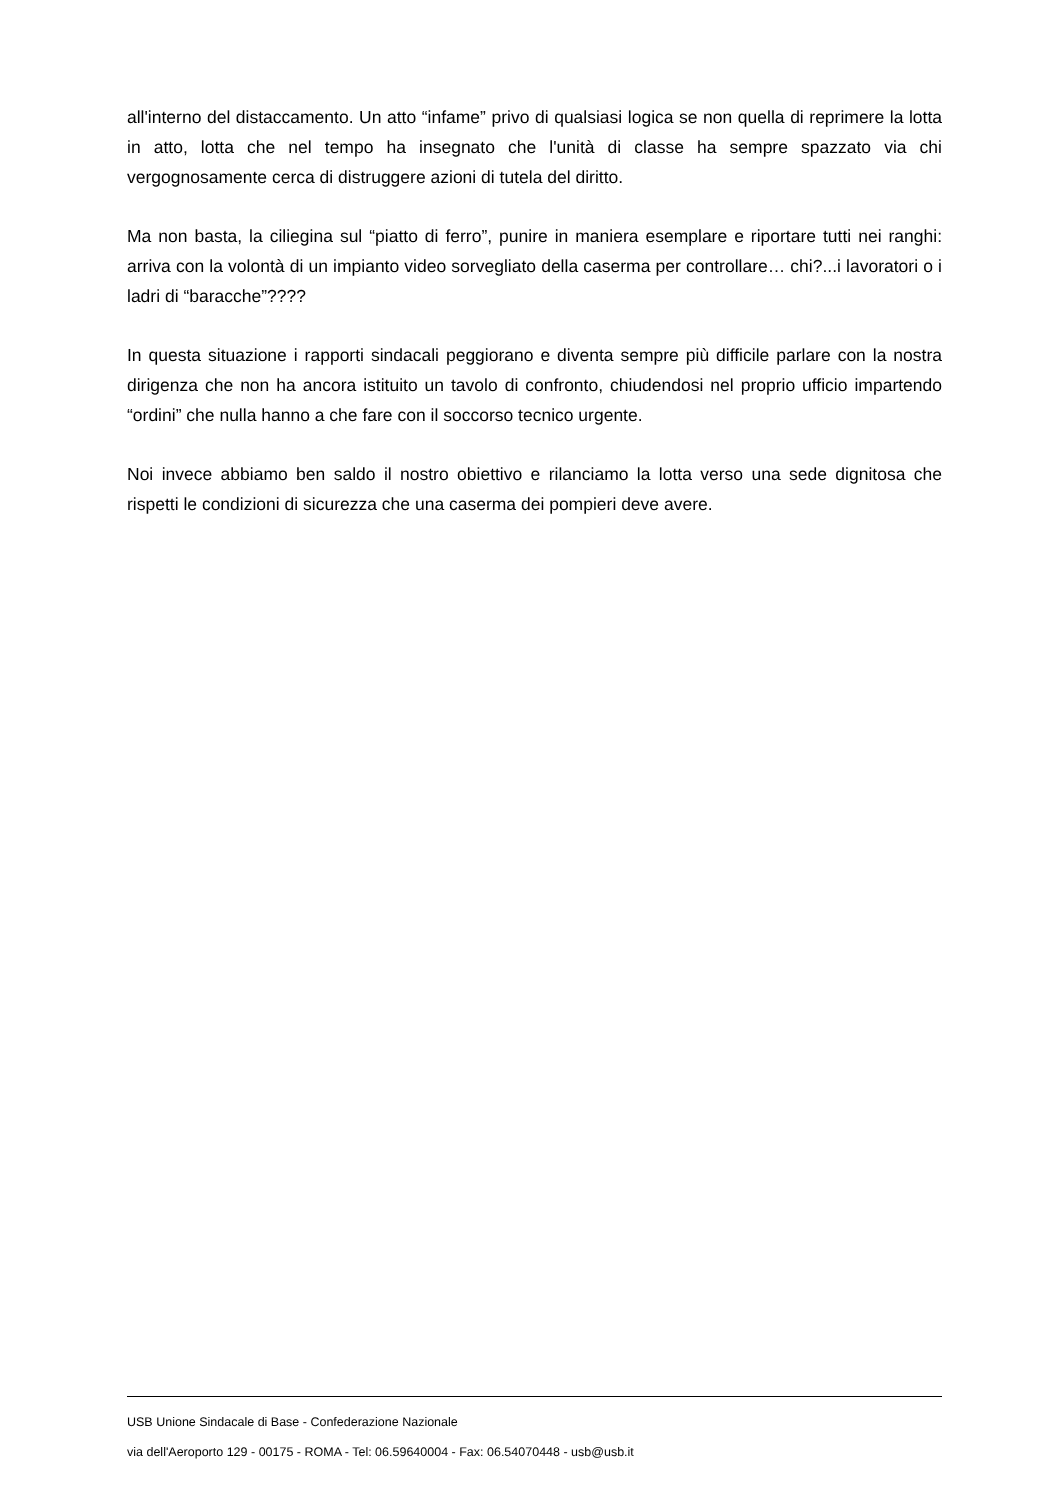all'interno del distaccamento. Un atto “infame” privo di qualsiasi logica se non quella di reprimere la lotta in atto, lotta che nel tempo ha insegnato che l'unità di classe ha sempre spazzato via chi vergognosamente cerca di distruggere azioni di tutela del diritto.
Ma non basta, la ciliegina sul “piatto di ferro”, punire in maniera esemplare e riportare tutti nei ranghi: arriva con la volontà di un impianto video sorvegliato della caserma per controllare… chi?...i lavoratori o i ladri di “baracche”????
In questa situazione i rapporti sindacali peggiorano e diventa sempre più difficile parlare con la nostra dirigenza che non ha ancora istituito un tavolo di confronto, chiudendosi nel proprio ufficio impartendo “ordini” che nulla hanno a che fare con il soccorso tecnico urgente.
Noi invece abbiamo ben saldo il nostro obiettivo e rilanciamo la lotta verso una sede dignitosa che rispetti le condizioni di sicurezza che una caserma dei pompieri deve avere.
USB Unione Sindacale di Base - Confederazione Nazionale
via dell'Aeroporto 129 - 00175 - ROMA - Tel: 06.59640004 - Fax: 06.54070448 - usb@usb.it